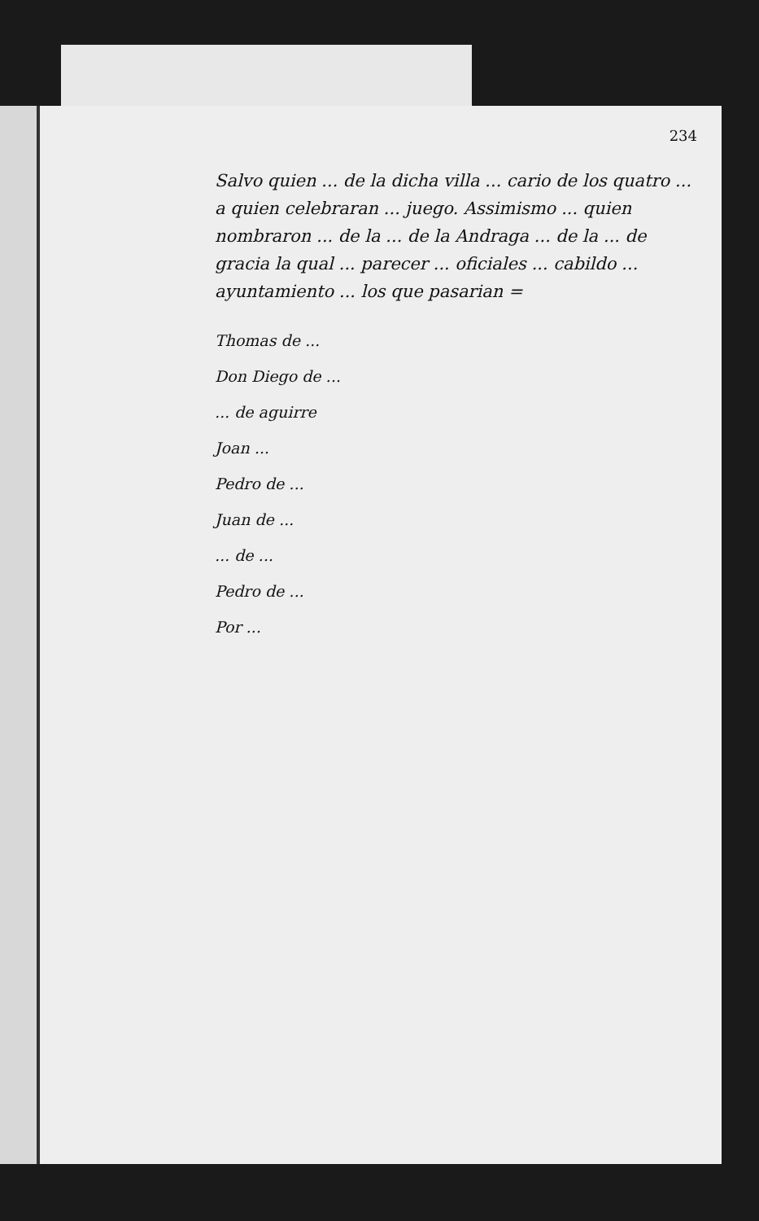234
Salvo quien ... de la dicha villa ... cario de los quatro ... a quien celebraran ... juego. Assimismo ... quien nombraron ... de la ... de la Andraga ... de la ... de gracia la qual ... parecer ... oficiales ... cabildo ... ayuntamiento ... los que pasarian =
Thomas de ...
Don Diego de ...
... de aguirre
Joan ...
Pedro de ...
Juan de ...
... de ...
Pedro de ...
Por ...